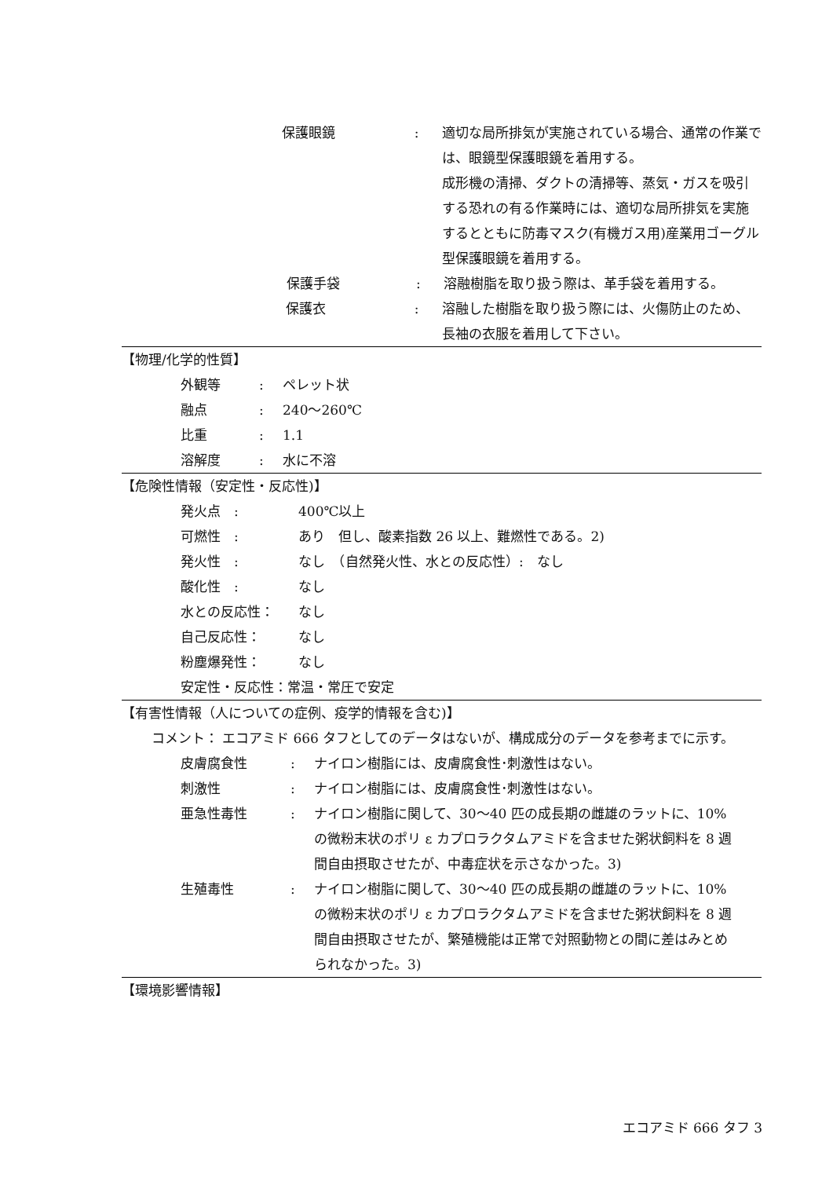保護眼鏡 : 適切な局所排気が実施されている場合、通常の作業では、眼鏡型保護眼鏡を着用する。
成形機の清掃、ダクトの清掃等、蒸気・ガスを吸引する恐れの有る作業時には、適切な局所排気を実施するとともに防毒マスク(有機ガス用)産業用ゴーグル型保護眼鏡を着用する。
保護手袋 : 溶融樹脂を取り扱う際は、革手袋を着用する。
保護衣 : 溶融した樹脂を取り扱う際には、火傷防止のため、長袖の衣服を着用して下さい。
【物理/化学的性質】
外観等 : ペレット状
融点 : 240～260℃
比重 : 1.1
溶解度 : 水に不溶
【危険性情報（安定性・反応性)】
発火点　: 400℃以上
可燃性　: あり　但し、酸素指数 26 以上、難燃性である。2)
発火性　: なし　（自然発火性、水との反応性）:　なし
酸化性　: なし
水との反応性： なし
自己反応性： なし
粉塵爆発性： なし
安定性・反応性：常温・常圧で安定
【有害性情報（人についての症例、疫学的情報を含む)】
コメント： エコアミド 666 タフとしてのデータはないが、構成成分のデータを参考までに示す。
皮膚腐食性 : ナイロン樹脂には、皮膚腐食性･刺激性はない。
刺激性 : ナイロン樹脂には、皮膚腐食性･刺激性はない。
亜急性毒性 : ナイロン樹脂に関して、30～40 匹の成長期の雌雄のラットに、10%の微粉末状のポリ ε カプロラクタムアミドを含ませた粥状飼料を 8 週間自由摂取させたが、中毒症状を示さなかった。3)
生殖毒性 : ナイロン樹脂に関して、30～40 匹の成長期の雌雄のラットに、10%の微粉末状のポリ ε カプロラクタムアミドを含ませた粥状飼料を 8 週間自由摂取させたが、繁殖機能は正常で対照動物との間に差はみとめられなかった。3)
【環境影響情報】
エコアミド 666 タフ 3